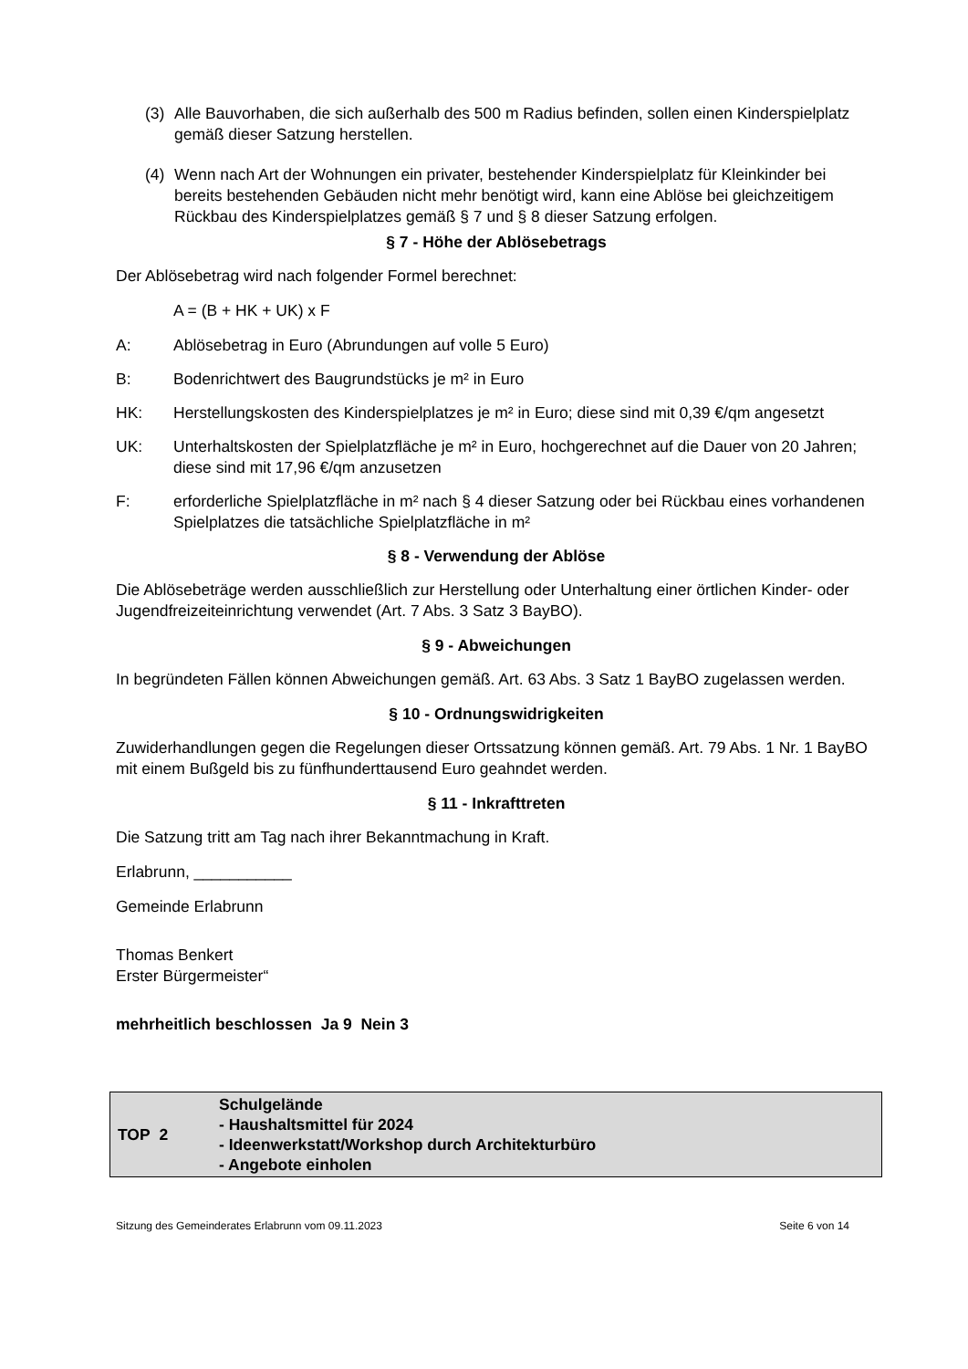(3) Alle Bauvorhaben, die sich außerhalb des 500 m Radius befinden, sollen einen Kinderspielplatz gemäß dieser Satzung herstellen.
(4) Wenn nach Art der Wohnungen ein privater, bestehender Kinderspielplatz für Kleinkinder bei bereits bestehenden Gebäuden nicht mehr benötigt wird, kann eine Ablöse bei gleichzeitigem Rückbau des Kinderspielplatzes gemäß § 7 und § 8 dieser Satzung erfolgen.
§ 7 - Höhe der Ablösebetrags
Der Ablösebetrag wird nach folgender Formel berechnet:
A = (B + HK + UK) x F
A: Ablösebetrag in Euro (Abrundungen auf volle 5 Euro)
B: Bodenrichtwert des Baugrundstücks je m² in Euro
HK: Herstellungskosten des Kinderspielplatzes je m² in Euro; diese sind mit 0,39 €/qm angesetzt
UK: Unterhaltskosten der Spielplatzfläche je m² in Euro, hochgerechnet auf die Dauer von 20 Jahren; diese sind mit 17,96 €/qm anzusetzen
F: erforderliche Spielplatzfläche in m² nach § 4 dieser Satzung oder bei Rückbau eines vorhandenen Spielplatzes die tatsächliche Spielplatzfläche in m²
§ 8 - Verwendung der Ablöse
Die Ablösebeträge werden ausschließlich zur Herstellung oder Unterhaltung einer örtlichen Kinder- oder Jugendfreizeiteinrichtung verwendet (Art. 7 Abs. 3 Satz 3 BayBO).
§ 9 - Abweichungen
In begründeten Fällen können Abweichungen gemäß. Art. 63 Abs. 3 Satz 1 BayBO zugelassen werden.
§ 10 - Ordnungswidrigkeiten
Zuwiderhandlungen gegen die Regelungen dieser Ortssatzung können gemäß. Art. 79 Abs. 1 Nr. 1 BayBO mit einem Bußgeld bis zu fünfhunderttausend Euro geahndet werden.
§ 11 - Inkrafttreten
Die Satzung tritt am Tag nach ihrer Bekanntmachung in Kraft.
Erlabrunn, ___________
Gemeinde Erlabrunn
Thomas Benkert
Erster Bürgermeister“
mehrheitlich beschlossen Ja 9 Nein 3
| TOP 2 | Schulgelände - Haushaltsmittel für 2024 - Ideenwerkstatt/Workshop durch Architekturbüro - Angebote einholen |
Sitzung des Gemeinderates Erlabrunn vom 09.11.2023 Seite 6 von 14